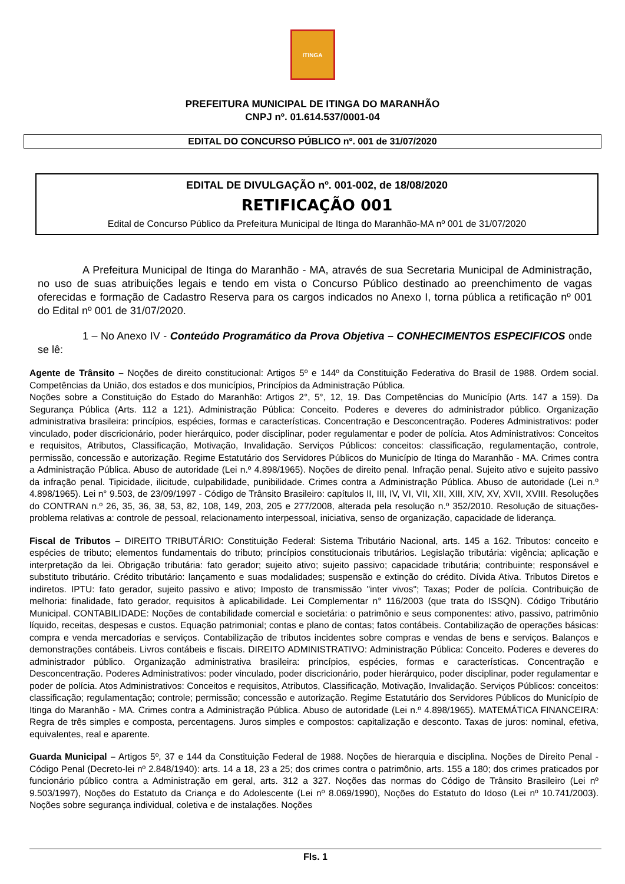ITINGA
PREFEITURA MUNICIPAL DE ITINGA DO MARANHÃO
CNPJ nº. 01.614.537/0001-04
EDITAL DO CONCURSO PÚBLICO nº. 001 de 31/07/2020
EDITAL DE DIVULGAÇÃO nº. 001-002, de 18/08/2020
RETIFICAÇÃO 001
Edital de Concurso Público da Prefeitura Municipal de Itinga do Maranhão-MA nº 001 de 31/07/2020
A Prefeitura Municipal de Itinga do Maranhão - MA, através de sua Secretaria Municipal de Administração, no uso de suas atribuições legais e tendo em vista o Concurso Público destinado ao preenchimento de vagas oferecidas e formação de Cadastro Reserva para os cargos indicados no Anexo I, torna pública a retificação nº 001 do Edital nº 001 de 31/07/2020.
1 – No Anexo IV - Conteúdo Programático da Prova Objetiva – CONHECIMENTOS ESPECIFICOS onde se lê:
Agente de Trânsito – Noções de direito constitucional: Artigos 5º e 144º da Constituição Federativa do Brasil de 1988. Ordem social. Competências da União, dos estados e dos municípios, Princípios da Administração Pública.
Noções sobre a Constituição do Estado do Maranhão: Artigos 2°, 5°, 12, 19. Das Competências do Município (Arts. 147 a 159). Da Segurança Pública (Arts. 112 a 121). Administração Pública: Conceito. Poderes e deveres do administrador público. Organização administrativa brasileira: princípios, espécies, formas e características. Concentração e Desconcentração. Poderes Administrativos: poder vinculado, poder discricionário, poder hierárquico, poder disciplinar, poder regulamentar e poder de polícia. Atos Administrativos: Conceitos e requisitos, Atributos, Classificação, Motivação, Invalidação. Serviços Públicos: conceitos: classificação, regulamentação, controle, permissão, concessão e autorização. Regime Estatutário dos Servidores Públicos do Município de Itinga do Maranhão - MA. Crimes contra a Administração Pública. Abuso de autoridade (Lei n.º 4.898/1965). Noções de direito penal. Infração penal. Sujeito ativo e sujeito passivo da infração penal. Tipicidade, ilicitude, culpabilidade, punibilidade. Crimes contra a Administração Pública. Abuso de autoridade (Lei n.º 4.898/1965). Lei n° 9.503, de 23/09/1997 - Código de Trânsito Brasileiro: capítulos II, III, IV, VI, VII, XII, XIII, XIV, XV, XVII, XVIII. Resoluções do CONTRAN n.º 26, 35, 36, 38, 53, 82, 108, 149, 203, 205 e 277/2008, alterada pela resolução n.º 352/2010. Resolução de situações-problema relativas a: controle de pessoal, relacionamento interpessoal, iniciativa, senso de organização, capacidade de liderança.
Fiscal de Tributos – DIREITO TRIBUTÁRIO: Constituição Federal: Sistema Tributário Nacional, arts. 145 a 162. Tributos: conceito e espécies de tributo; elementos fundamentais do tributo; princípios constitucionais tributários. Legislação tributária: vigência; aplicação e interpretação da lei. Obrigação tributária: fato gerador; sujeito ativo; sujeito passivo; capacidade tributária; contribuinte; responsável e substituto tributário. Crédito tributário: lançamento e suas modalidades; suspensão e extinção do crédito. Dívida Ativa. Tributos Diretos e indiretos. IPTU: fato gerador, sujeito passivo e ativo; Imposto de transmissão "inter vivos"; Taxas; Poder de polícia. Contribuição de melhoria: finalidade, fato gerador, requisitos à aplicabilidade. Lei Complementar n° 116/2003 (que trata do ISSQN). Código Tributário Municipal. CONTABILIDADE: Noções de contabilidade comercial e societária: o patrimônio e seus componentes: ativo, passivo, patrimônio líquido, receitas, despesas e custos. Equação patrimonial; contas e plano de contas; fatos contábeis. Contabilização de operações básicas: compra e venda mercadorias e serviços. Contabilização de tributos incidentes sobre compras e vendas de bens e serviços. Balanços e demonstrações contábeis. Livros contábeis e fiscais. DIREITO ADMINISTRATIVO: Administração Pública: Conceito. Poderes e deveres do administrador público. Organização administrativa brasileira: princípios, espécies, formas e características. Concentração e Desconcentração. Poderes Administrativos: poder vinculado, poder discricionário, poder hierárquico, poder disciplinar, poder regulamentar e poder de polícia. Atos Administrativos: Conceitos e requisitos, Atributos, Classificação, Motivação, Invalidação. Serviços Públicos: conceitos: classificação; regulamentação; controle; permissão; concessão e autorização. Regime Estatutário dos Servidores Públicos do Município de Itinga do Maranhão - MA. Crimes contra a Administração Pública. Abuso de autoridade (Lei n.º 4.898/1965). MATEMÁTICA FINANCEIRA: Regra de três simples e composta, percentagens. Juros simples e compostos: capitalização e desconto. Taxas de juros: nominal, efetiva, equivalentes, real e aparente.
Guarda Municipal – Artigos 5º, 37 e 144 da Constituição Federal de 1988. Noções de hierarquia e disciplina. Noções de Direito Penal - Código Penal (Decreto-lei nº 2.848/1940): arts. 14 a 18, 23 a 25; dos crimes contra o patrimônio, arts. 155 a 180; dos crimes praticados por funcionário público contra a Administração em geral, arts. 312 a 327. Noções das normas do Código de Trânsito Brasileiro (Lei nº 9.503/1997), Noções do Estatuto da Criança e do Adolescente (Lei nº 8.069/1990), Noções do Estatuto do Idoso (Lei nº 10.741/2003). Noções sobre segurança individual, coletiva e de instalações. Noções
Fls. 1